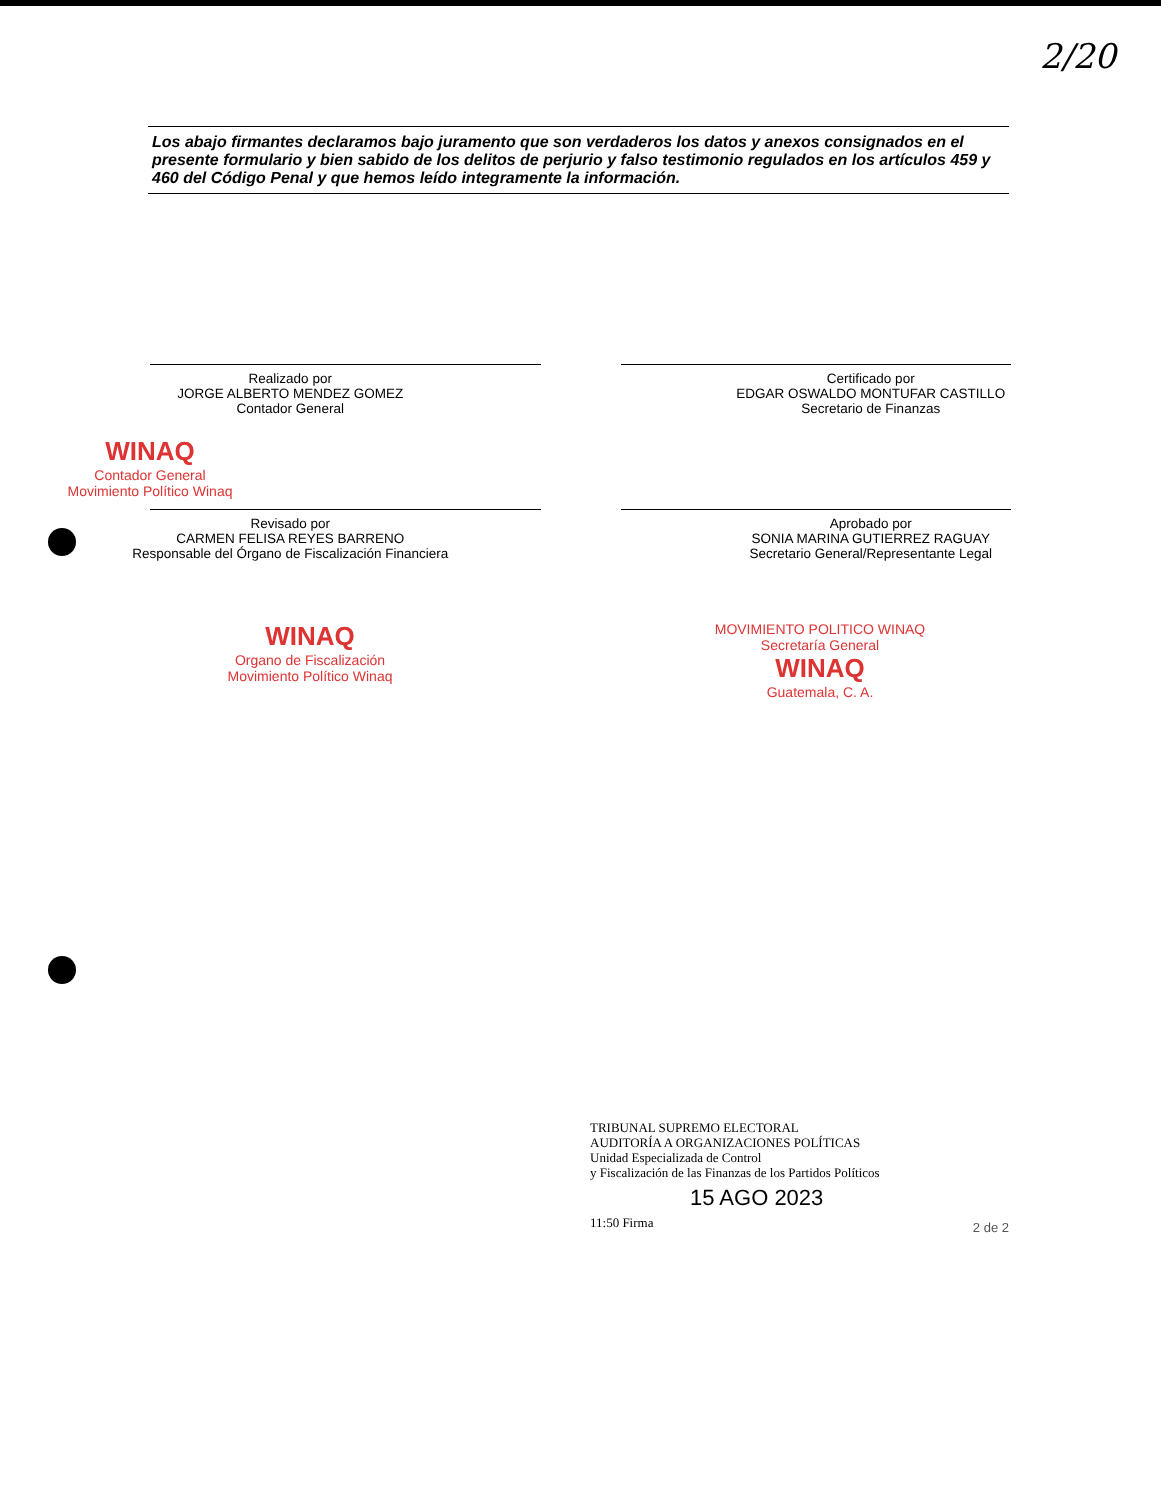2/20
Los abajo firmantes declaramos bajo juramento que son verdaderos los datos y anexos consignados en el presente formulario y bien sabido de los delitos de perjurio y falso testimonio regulados en los artículos 459 y 460 del Código Penal y que hemos leído integramente la información.
Realizado por
JORGE ALBERTO MENDEZ GOMEZ
Contador General
Certificado por
EDGAR OSWALDO MONTUFAR CASTILLO
Secretario de Finanzas
WINAQ
Contador General
Movimiento Político Winaq
Revisado por
CARMEN FELISA REYES BARRENO
Responsable del Órgano de Fiscalización Financiera
Aprobado por
SONIA MARINA GUTIERREZ RAGUAY
Secretario General/Representante Legal
WINAQ
Organo de Fiscalización
Movimiento Político Winaq
MOVIMIENTO POLITICO WINAQ
Secretaría General
WINAQ
Guatemala, C. A.
TRIBUNAL SUPREMO ELECTORAL
AUDITORÍA A ORGANIZACIONES POLÍTICAS
Unidad Especializada de Control
y Fiscalización de las Finanzas de los Partidos Políticos
15 AGO 2023
11:50 Firma
2 de 2